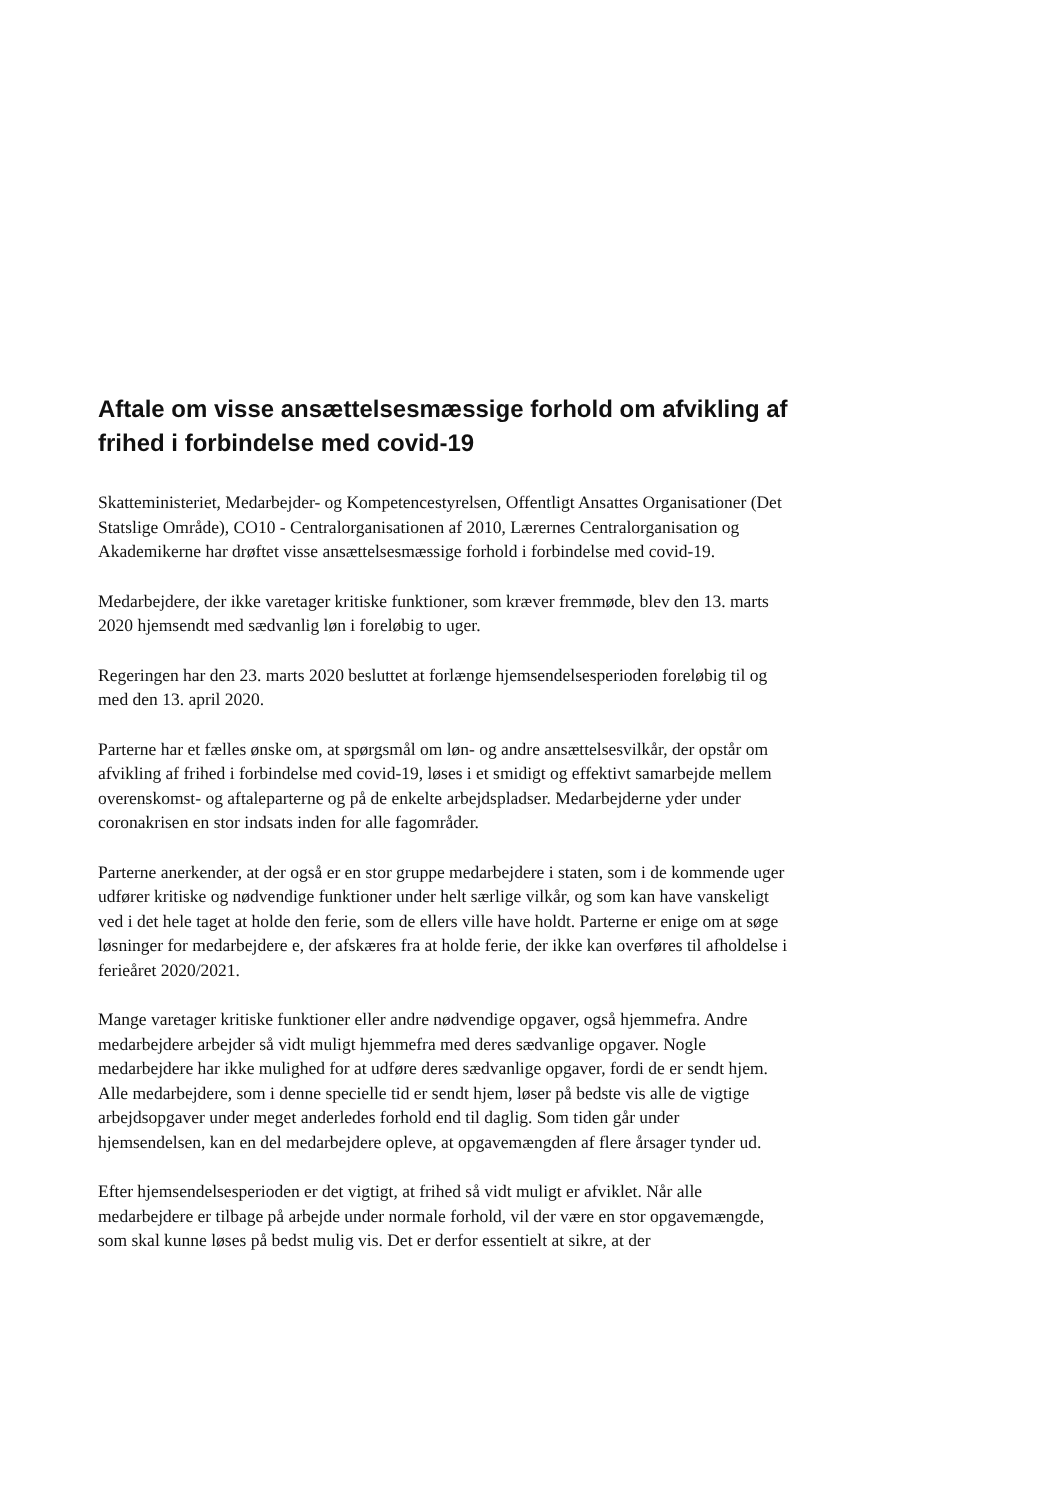Aftale om visse ansættelsesmæssige forhold om afvikling af frihed i forbindelse med covid-19
Skatteministeriet, Medarbejder- og Kompetencestyrelsen, Offentligt Ansattes Organisationer (Det Statslige Område), CO10 - Centralorganisationen af 2010, Lærernes Centralorganisation og Akademikerne har drøftet visse ansættelsesmæssige forhold i forbindelse med covid-19.
Medarbejdere, der ikke varetager kritiske funktioner, som kræver fremmøde, blev den 13. marts 2020 hjemsendt med sædvanlig løn i foreløbig to uger.
Regeringen har den 23. marts 2020 besluttet at forlænge hjemsendelsesperioden foreløbig til og med den 13. april 2020.
Parterne har et fælles ønske om, at spørgsmål om løn- og andre ansættelsesvilkår, der opstår om afvikling af frihed i forbindelse med covid-19, løses i et smidigt og effektivt samarbejde mellem overenskomst- og aftaleparterne og på de enkelte arbejdspladser. Medarbejderne yder under coronakrisen en stor indsats inden for alle fagområder.
Parterne anerkender, at der også er en stor gruppe medarbejdere i staten, som i de kommende uger udfører kritiske og nødvendige funktioner under helt særlige vilkår, og som kan have vanskeligt ved i det hele taget at holde den ferie, som de ellers ville have holdt. Parterne er enige om at søge løsninger for medarbejdere e, der afskæres fra at holde ferie, der ikke kan overføres til afholdelse i ferieåret 2020/2021.
Mange varetager kritiske funktioner eller andre nødvendige opgaver, også hjemmefra. Andre medarbejdere arbejder så vidt muligt hjemmefra med deres sædvanlige opgaver. Nogle medarbejdere har ikke mulighed for at udføre deres sædvanlige opgaver, fordi de er sendt hjem. Alle medarbejdere, som i denne specielle tid er sendt hjem, løser på bedste vis alle de vigtige arbejdsopgaver under meget anderledes forhold end til daglig. Som tiden går under hjemsendelsen, kan en del medarbejdere opleve, at opgavemængden af flere årsager tynder ud.
Efter hjemsendelsesperioden er det vigtigt, at frihed så vidt muligt er afviklet. Når alle medarbejdere er tilbage på arbejde under normale forhold, vil der være en stor opgavemængde, som skal kunne løses på bedst mulig vis. Det er derfor essentielt at sikre, at der